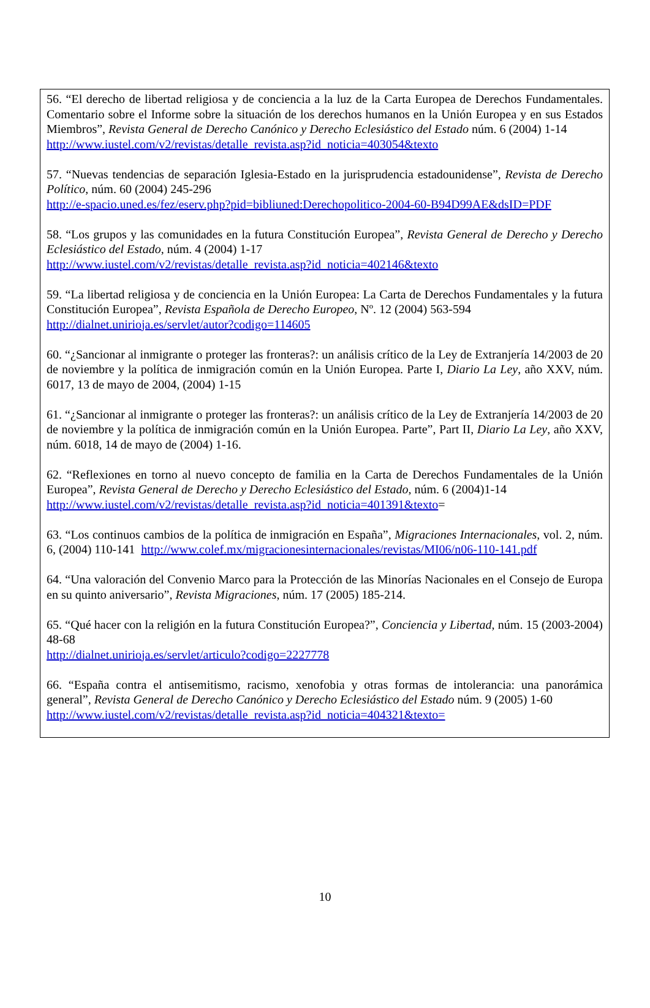56. “El derecho de libertad religiosa y de conciencia a la luz de la Carta Europea de Derechos Fundamentales. Comentario sobre el Informe sobre la situación de los derechos humanos en la Unión Europea y en sus Estados Miembros”, Revista General de Derecho Canónico y Derecho Eclesiástico del Estado núm. 6 (2004) 1-14
http://www.iustel.com/v2/revistas/detalle_revista.asp?id_noticia=403054&texto
57. “Nuevas tendencias de separación Iglesia-Estado en la jurisprudencia estadounidense”, Revista de Derecho Político, núm. 60 (2004) 245-296
http://e-spacio.uned.es/fez/eserv.php?pid=bibliuned:Derechopolitico-2004-60-B94D99AE&dsID=PDF
58. “Los grupos y las comunidades en la futura Constitución Europea”, Revista General de Derecho y Derecho Eclesiástico del Estado, núm. 4 (2004) 1-17
http://www.iustel.com/v2/revistas/detalle_revista.asp?id_noticia=402146&texto
59. “La libertad religiosa y de conciencia en la Unión Europea: La Carta de Derechos Fundamentales y la futura Constitución Europea”, Revista Española de Derecho Europeo, Nº. 12 (2004) 563-594
http://dialnet.unirioja.es/servlet/autor?codigo=114605
60. “¿Sancionar al inmigrante o proteger las fronteras?: un análisis crítico de la Ley de Extranjería 14/2003 de 20 de noviembre y la política de inmigración común en la Unión Europea. Parte I, Diario La Ley, año XXV, núm. 6017, 13 de mayo de 2004, (2004) 1-15
61. “¿Sancionar al inmigrante o proteger las fronteras?: un análisis crítico de la Ley de Extranjería 14/2003 de 20 de noviembre y la política de inmigración común en la Unión Europea. Parte”, Part II, Diario La Ley, año XXV, núm. 6018, 14 de mayo de (2004) 1-16.
62. “Reflexiones en torno al nuevo concepto de familia en la Carta de Derechos Fundamentales de la Unión Europea”, Revista General de Derecho y Derecho Eclesiástico del Estado, núm. 6 (2004)1-14
http://www.iustel.com/v2/revistas/detalle_revista.asp?id_noticia=401391&texto=
63. “Los continuos cambios de la política de inmigración en España”, Migraciones Internacionales, vol. 2, núm. 6, (2004) 110-141 http://www.colef.mx/migracionesinternacionales/revistas/MI06/n06-110-141.pdf
64. “Una valoración del Convenio Marco para la Protección de las Minorías Nacionales en el Consejo de Europa en su quinto aniversario”, Revista Migraciones, núm. 17 (2005) 185-214.
65. “Qué hacer con la religión en la futura Constitución Europea?”, Conciencia y Libertad, núm. 15 (2003-2004) 48-68
http://dialnet.unirioja.es/servlet/articulo?codigo=2227778
66. “España contra el antisemitismo, racismo, xenofobia y otras formas de intolerancia: una panorámica general”, Revista General de Derecho Canónico y Derecho Eclesiástico del Estado núm. 9 (2005) 1-60
http://www.iustel.com/v2/revistas/detalle_revista.asp?id_noticia=404321&texto=
10